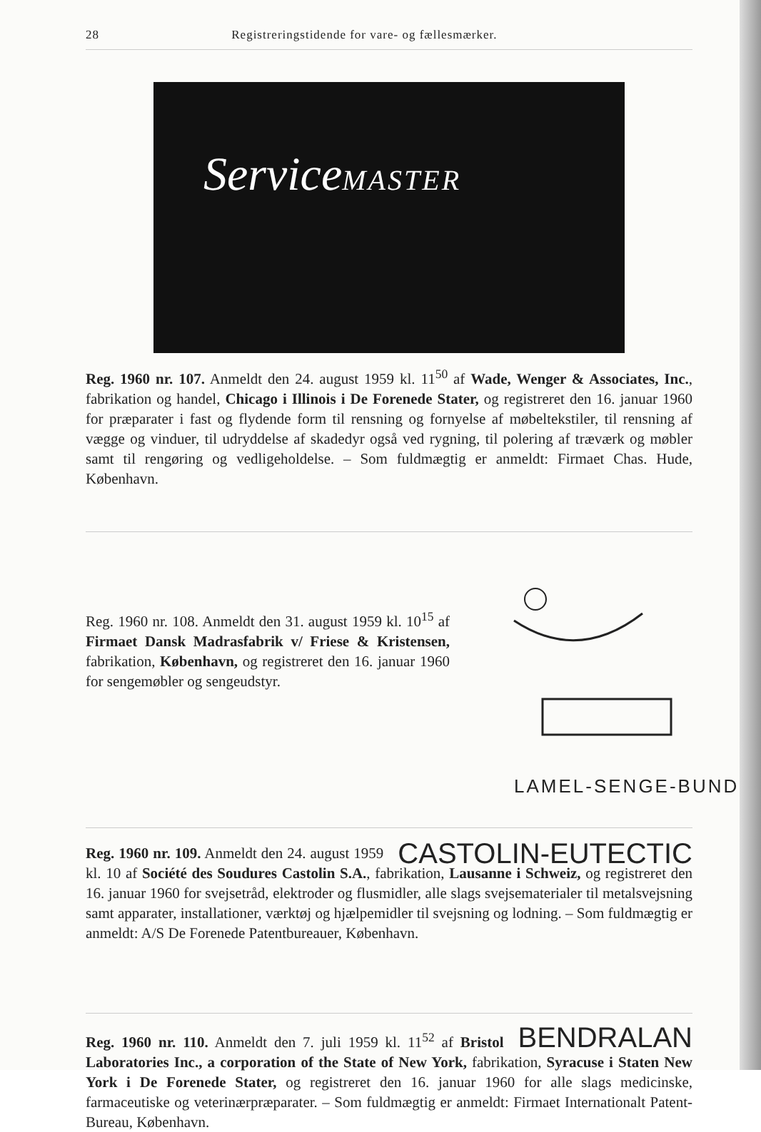28 Registreringstidende for vare- og fællesmærker.
ServiceMASTER
Reg. 1960 nr. 107. Anmeldt den 24. august 1959 kl. 11<sup>50</sup> af Wade, Wenger & Associates, Inc., fabrikation og handel, Chicago i Illinois i De Forenede Stater, og registreret den 16. januar 1960 for præparater i fast og flydende form til rensning og fornyelse af møbeltekstiler, til rensning af vægge og vinduer, til udryddelse af skadedyr også ved rygning, til polering af træværk og møbler samt til rengøring og vedligeholdelse. – Som fuldmægtig er anmeldt: Firmaet Chas. Hude, København.
Reg. 1960 nr. 108. Anmeldt den 31. august 1959 kl. 10<sup>15</sup> af Firmaet Dansk Madrasfabrik v/ Friese & Kristensen, fabrikation, København, og registreret den 16. januar 1960 for sengemøbler og sengeudstyr.
LAMEL-SENGE-BUND
CASTOLIN-EUTECTIC Reg. 1960 nr. 109. Anmeldt den 24. august 1959 kl. 10 af Société des Soudures Castolin S.A., fabrikation, Lausanne i Schweiz, og registreret den 16. januar 1960 for svejsetråd, elektroder og flusmidler, alle slags svejsematerialer til metalsvejsning samt apparater, installationer, værktøj og hjælpemidler til svejsning og lodning. – Som fuldmægtig er anmeldt: A/S De Forenede Patentbureauer, København.
BENDRALAN Reg. 1960 nr. 110. Anmeldt den 7. juli 1959 kl. 11<sup>52</sup> af Bristol Laboratories Inc., a corporation of the State of New York, fabrikation, Syracuse i Staten New York i De Forenede Stater, og registreret den 16. januar 1960 for alle slags medicinske, farmaceutiske og veterinærpræparater. – Som fuldmægtig er anmeldt: Firmaet Internationalt Patent-Bureau, København.